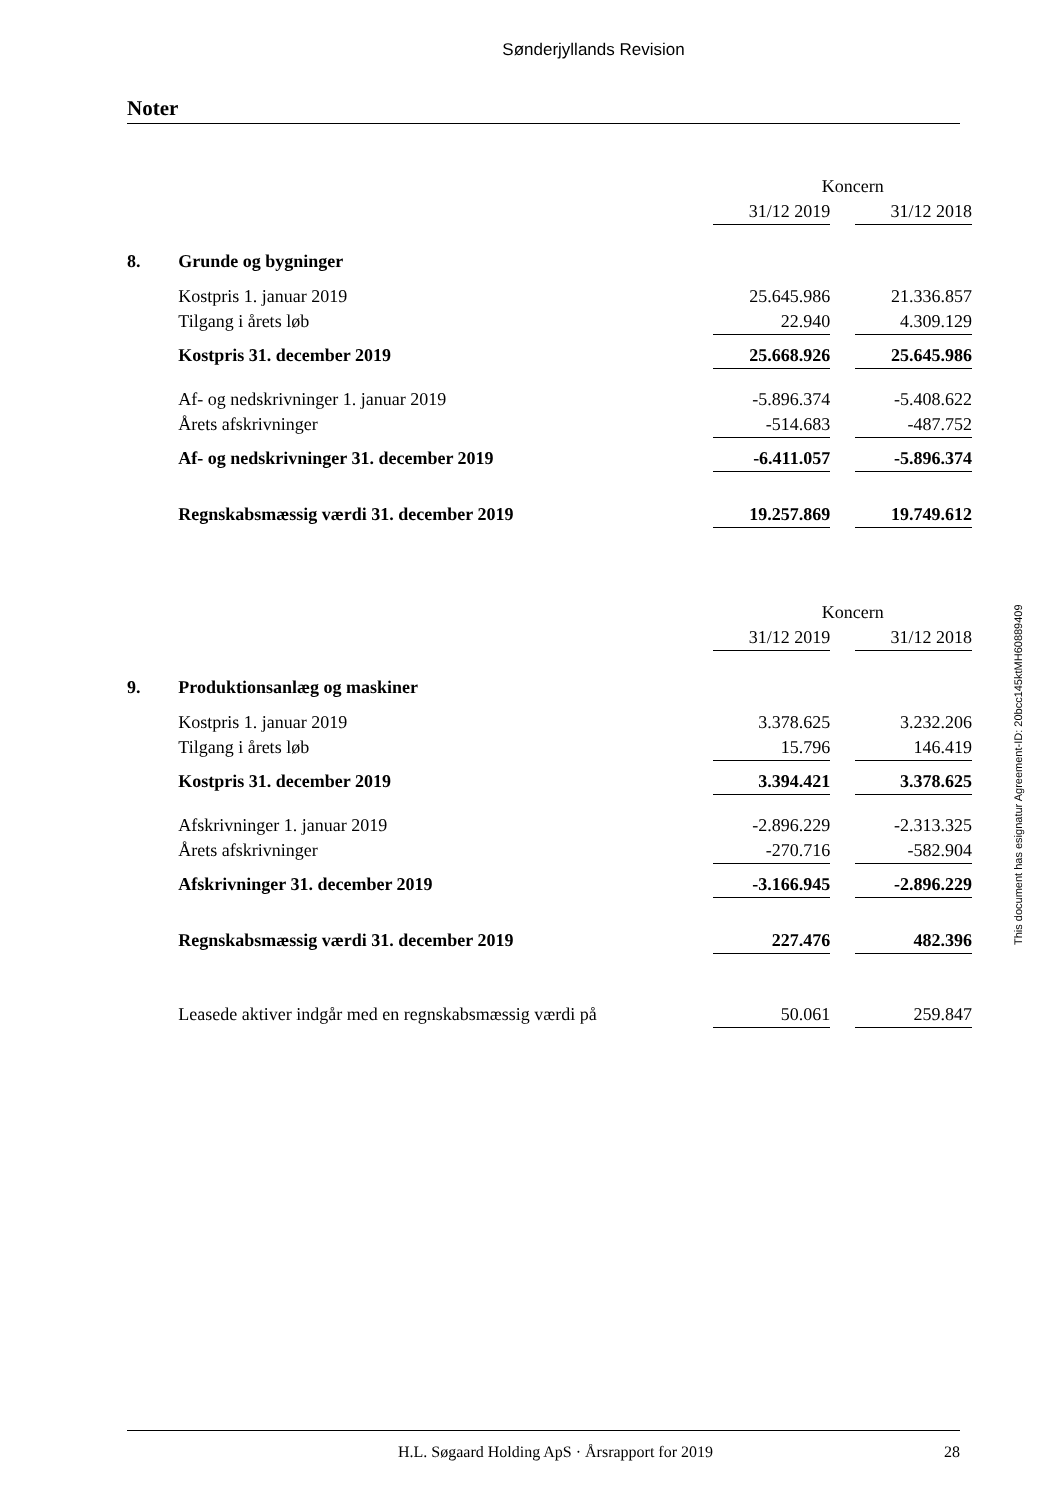Sønderjyllands Revision
Noter
| | | Koncern | | |
| --- | --- | --- | --- | --- |
| | | 31/12 2019 | | 31/12 2018 |
| 8. | Grunde og bygninger | | | |
| | Kostpris 1. januar 2019 | 25.645.986 | | 21.336.857 |
| | Tilgang i årets løb | 22.940 | | 4.309.129 |
| | Kostpris 31. december 2019 | 25.668.926 | | 25.645.986 |
| | Af- og nedskrivninger 1. januar 2019 | -5.896.374 | | -5.408.622 |
| | Årets afskrivninger | -514.683 | | -487.752 |
| | Af- og nedskrivninger 31. december 2019 | -6.411.057 | | -5.896.374 |
| | Regnskabsmæssig værdi 31. december 2019 | 19.257.869 | | 19.749.612 |
| | | Koncern | | |
| --- | --- | --- | --- | --- |
| | | 31/12 2019 | | 31/12 2018 |
| 9. | Produktionsanlæg og maskiner | | | |
| | Kostpris 1. januar 2019 | 3.378.625 | | 3.232.206 |
| | Tilgang i årets løb | 15.796 | | 146.419 |
| | Kostpris 31. december 2019 | 3.394.421 | | 3.378.625 |
| | Afskrivninger 1. januar 2019 | -2.896.229 | | -2.313.325 |
| | Årets afskrivninger | -270.716 | | -582.904 |
| | Afskrivninger 31. december 2019 | -3.166.945 | | -2.896.229 |
| | Regnskabsmæssig værdi 31. december 2019 | 227.476 | | 482.396 |
| | Leasede aktiver indgår med en regnskabsmæssig værdi på | 50.061 | | 259.847 |
This document has esignatur Agreement-ID: 20bcc145ktMH60889409
H.L. Søgaard Holding ApS · Årsrapport for 2019 28